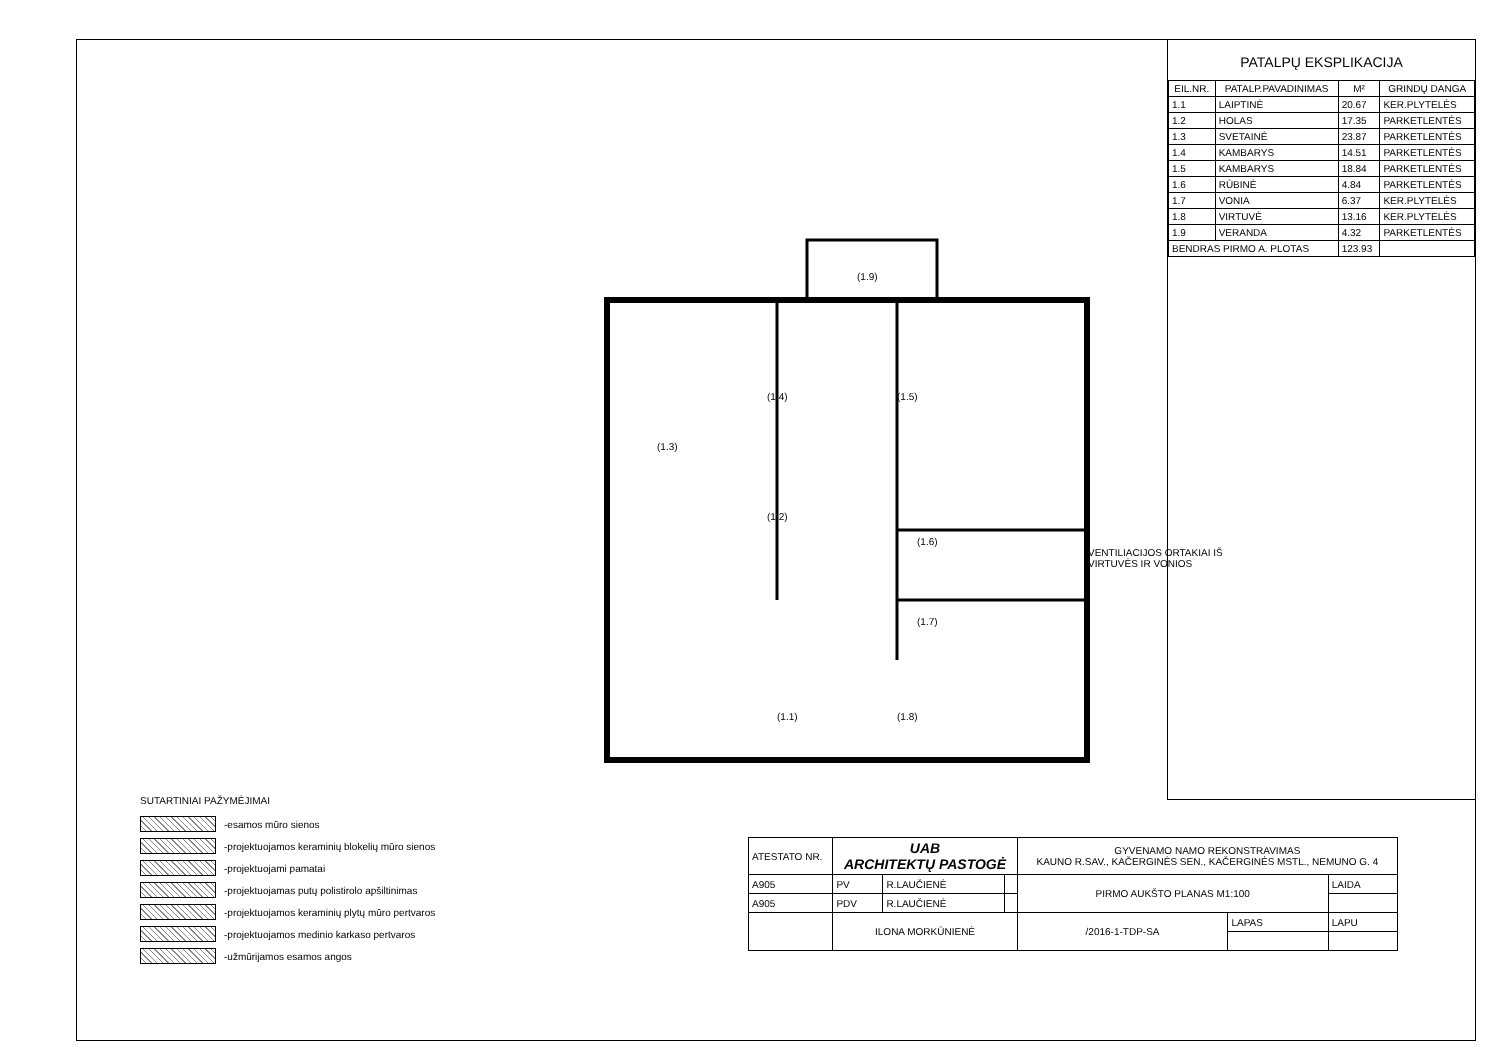(1.4)
(1.5)
(1.3)
(1.2)
(1.6)
(1.7)
(1.8)
(1.1)
(1.9)
PATALPŲ EKSPLIKACIJA
| EIL.NR. | PATALP.PAVADINIMAS | M² | GRINDŲ DANGA |
| --- | --- | --- | --- |
| 1.1 | LAIPTINĖ | 20.67 | KER.PLYTELĖS |
| 1.2 | HOLAS | 17.35 | PARKETLENTĖS |
| 1.3 | SVETAINĖ | 23.87 | PARKETLENTĖS |
| 1.4 | KAMBARYS | 14.51 | PARKETLENTĖS |
| 1.5 | KAMBARYS | 18.84 | PARKETLENTĖS |
| 1.6 | RŪBINĖ | 4.84 | PARKETLENTĖS |
| 1.7 | VONIA | 6.37 | KER.PLYTELĖS |
| 1.8 | VIRTUVĖ | 13.16 | KER.PLYTELĖS |
| 1.9 | VERANDA | 4.32 | PARKETLENTĖS |
| BENDRAS PIRMO A. PLOTAS | | 123.93 | |
VENTILIACIJOS ORTAKIAI IŠ
VIRTUVĖS IR VONIOS
SUTARTINIAI PAŽYMĖJIMAI
-esamos mūro sienos
-projektuojamos keraminių blokelių mūro sienos
-projektuojami pamatai
-projektuojamas putų polistirolo apšiltinimas
-projektuojamos keraminių plytų mūro pertvaros
-projektuojamos medinio karkaso pertvaros
-užmūrijamos esamos angos
| ATESTATO NR. | UAB ARCHITEKTŲ PASTOGĖ | | | GYVENAMO NAMO REKONSTRAVIMAS KAUNO R.SAV., KAČERGINĖS SEN., KAČERGINĖS MSTL., NEMUNO G. 4 | | |
| A905 | PV | R.LAUČIENĖ | | PIRMO AUKŠTO PLANAS M1:100 | | LAIDA |
| A905 | PDV | R.LAUČIENĖ | | | | |
| | ILONA MORKŪNIENĖ | | | /2016-1-TDP-SA | LAPAS | LAPU |